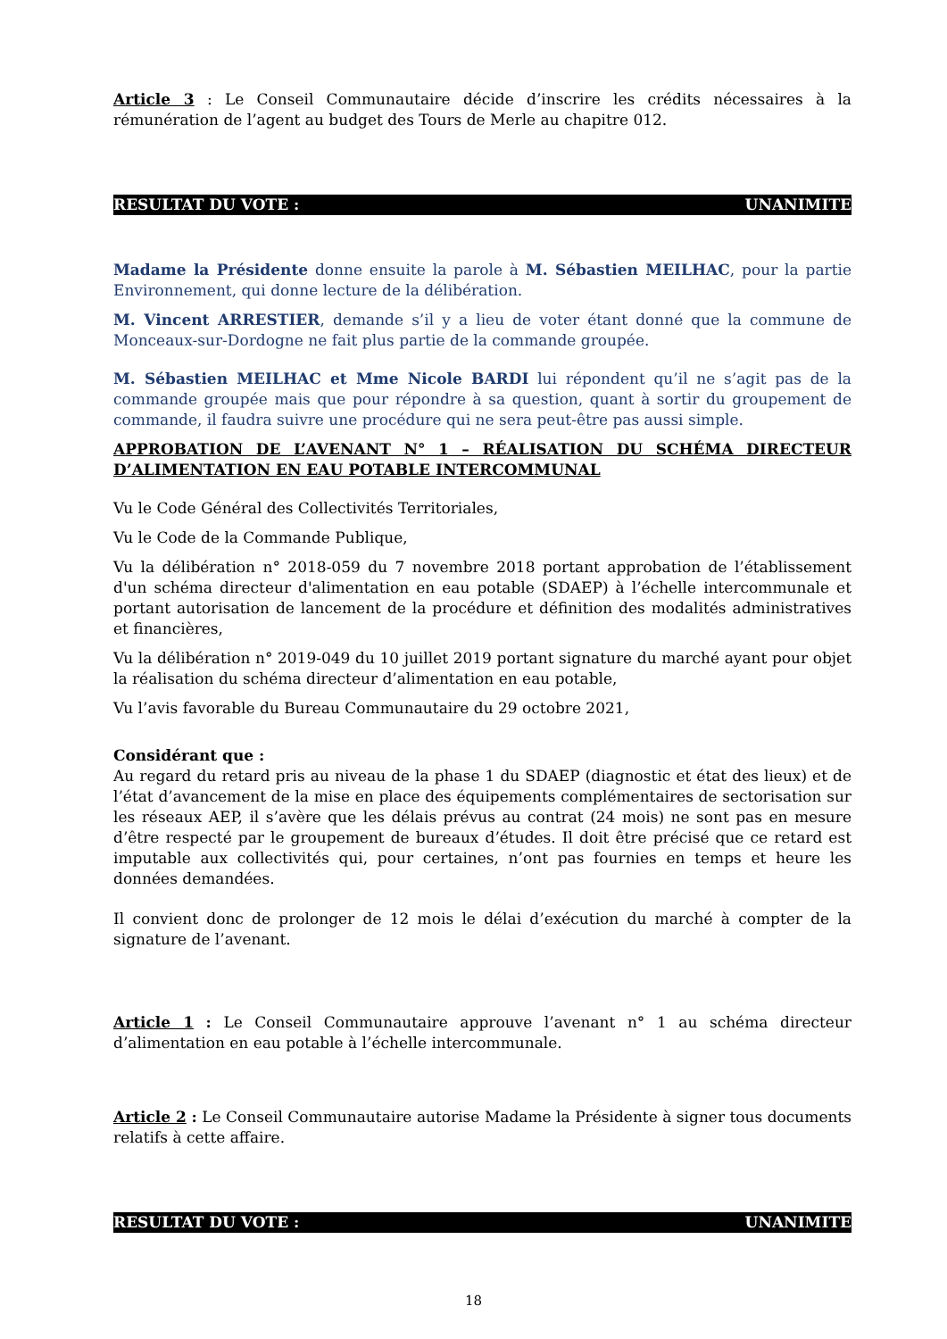Article 3 : Le Conseil Communautaire décide d’inscrire les crédits nécessaires à la rémunération de l’agent au budget des Tours de Merle au chapitre 012.
RESULTAT DU VOTE : UNANIMITE
Madame la Présidente donne ensuite la parole à M. Sébastien MEILHAC, pour la partie Environnement, qui donne lecture de la délibération.
M. Vincent ARRESTIER, demande s’il y a lieu de voter étant donné que la commune de Monceaux-sur-Dordogne ne fait plus partie de la commande groupée.
M. Sébastien MEILHAC et Mme Nicole BARDI lui répondent qu’il ne s’agit pas de la commande groupée mais que pour répondre à sa question, quant à sortir du groupement de commande, il faudra suivre une procédure qui ne sera peut-être pas aussi simple.
APPROBATION DE L’AVENANT N° 1 – RÉALISATION DU SCHÉMA DIRECTEUR D’ALIMENTATION EN EAU POTABLE INTERCOMMUNAL
Vu le Code Général des Collectivités Territoriales,
Vu le Code de la Commande Publique,
Vu la délibération n° 2018-059 du 7 novembre 2018 portant approbation de l’établissement d'un schéma directeur d'alimentation en eau potable (SDAEP) à l’échelle intercommunale et portant autorisation de lancement de la procédure et définition des modalités administratives et financières,
Vu la délibération n° 2019-049 du 10 juillet 2019 portant signature du marché ayant pour objet la réalisation du schéma directeur d’alimentation en eau potable,
Vu l’avis favorable du Bureau Communautaire du 29 octobre 2021,
Considérant que :
Au regard du retard pris au niveau de la phase 1 du SDAEP (diagnostic et état des lieux) et de l’état d’avancement de la mise en place des équipements complémentaires de sectorisation sur les réseaux AEP, il s’avère que les délais prévus au contrat (24 mois) ne sont pas en mesure d’être respecté par le groupement de bureaux d’études. Il doit être précisé que ce retard est imputable aux collectivités qui, pour certaines, n’ont pas fournies en temps et heure les données demandées.
Il convient donc de prolonger de 12 mois le délai d’exécution du marché à compter de la signature de l’avenant.
Article 1 : Le Conseil Communautaire approuve l’avenant n° 1 au schéma directeur d’alimentation en eau potable à l’échelle intercommunale.
Article 2 : Le Conseil Communautaire autorise Madame la Présidente à signer tous documents relatifs à cette affaire.
RESULTAT DU VOTE : UNANIMITE
18